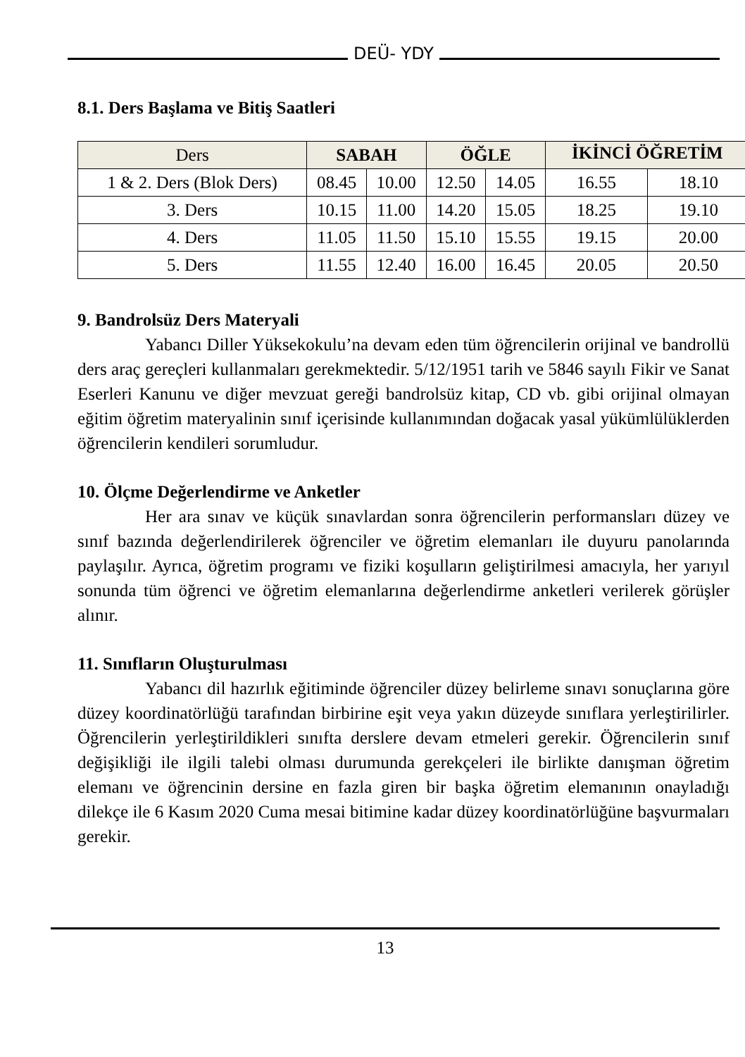DEÜ- YDY
8.1. Ders Başlama ve Bitiş Saatleri
| Ders | SABAH | | ÖĞLE | | İKİNCİ ÖĞRETİM | |
| --- | --- | --- | --- | --- | --- | --- |
| 1 & 2. Ders (Blok Ders) | 08.45 | 10.00 | 12.50 | 14.05 | 16.55 | 18.10 |
| 3. Ders | 10.15 | 11.00 | 14.20 | 15.05 | 18.25 | 19.10 |
| 4. Ders | 11.05 | 11.50 | 15.10 | 15.55 | 19.15 | 20.00 |
| 5. Ders | 11.55 | 12.40 | 16.00 | 16.45 | 20.05 | 20.50 |
9. Bandrolsüz Ders Materyali
Yabancı Diller Yüksekokulu’na devam eden tüm öğrencilerin orijinal ve bandrollü ders araç gereçleri kullanmaları gerekmektedir. 5/12/1951 tarih ve 5846 sayılı Fikir ve Sanat Eserleri Kanunu ve diğer mevzuat gereği bandrolsüz kitap, CD vb. gibi orijinal olmayan eğitim öğretim materyalinin sınıf içerisinde kullanımından doğacak yasal yükümlülüklerden öğrencilerin kendileri sorumludur.
10. Ölçme Değerlendirme ve Anketler
Her ara sınav ve küçük sınavlardan sonra öğrencilerin performansları düzey ve sınıf bazında değerlendirilerek öğrenciler ve öğretim elemanları ile duyuru panolarında paylaşılır. Ayrıca, öğretim programı ve fiziki koşulların geliştirilmesi amacıyla, her yarıyıl sonunda tüm öğrenci ve öğretim elemanlarına değerlendirme anketleri verilerek görüşler alınır.
11. Sınıfların Oluşturulması
Yabancı dil hazırlık eğitiminde öğrenciler düzey belirleme sınavı sonuçlarına göre düzey koordinatörlüğü tarafından birbirine eşit veya yakın düzeyde sınıflara yerleştirilirler. Öğrencilerin yerleştirildikleri sınıfta derslere devam etmeleri gerekir. Öğrencilerin sınıf değişikliği ile ilgili talebi olması durumunda gerekçeleri ile birlikte danışman öğretim elemanı ve öğrencinin dersine en fazla giren bir başka öğretim elemanının onayladığı dilekçe ile 6 Kasım 2020 Cuma mesai bitimine kadar düzey koordinatörlüğüne başvurmaları gerekir.
13